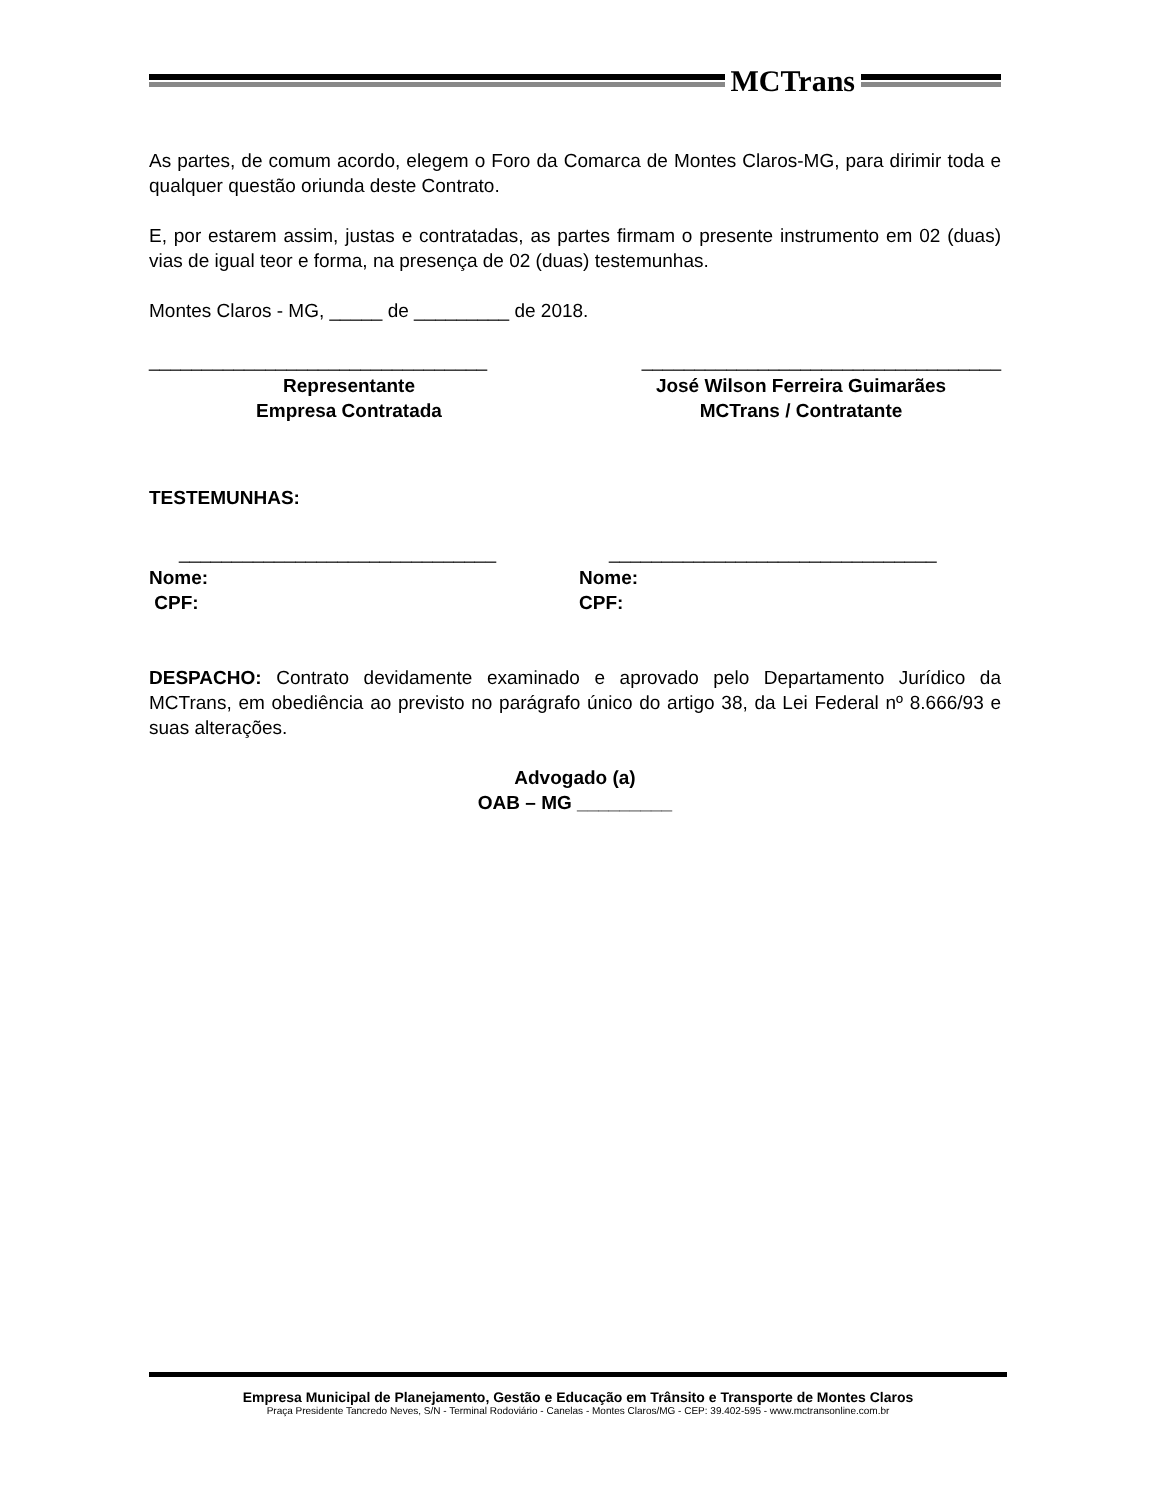MCTrans
As partes, de comum acordo, elegem o Foro da Comarca de Montes Claros-MG, para dirimir toda e qualquer questão oriunda deste Contrato.
E, por estarem assim, justas e contratadas, as partes firmam o presente instrumento em 02 (duas) vias de igual teor e forma, na presença de 02 (duas) testemunhas.
Montes Claros - MG, _____ de _________ de 2018.
________________________________ __________________________________
Representante
Empresa Contratada
José Wilson Ferreira Guimarães
MCTrans / Contratante
TESTEMUNHAS:
______________________________ _______________________________
Nome:
CPF:
Nome:
CPF:
DESPACHO: Contrato devidamente examinado e aprovado pelo Departamento Jurídico da MCTrans, em obediência ao previsto no parágrafo único do artigo 38, da Lei Federal nº 8.666/93 e suas alterações.
Advogado (a)
OAB – MG _________
Empresa Municipal de Planejamento, Gestão e Educação em Trânsito e Transporte de Montes Claros
Praça Presidente Tancredo Neves, S/N - Terminal Rodoviário - Canelas - Montes Claros/MG - CEP: 39.402-595 - www.mctransonline.com.br